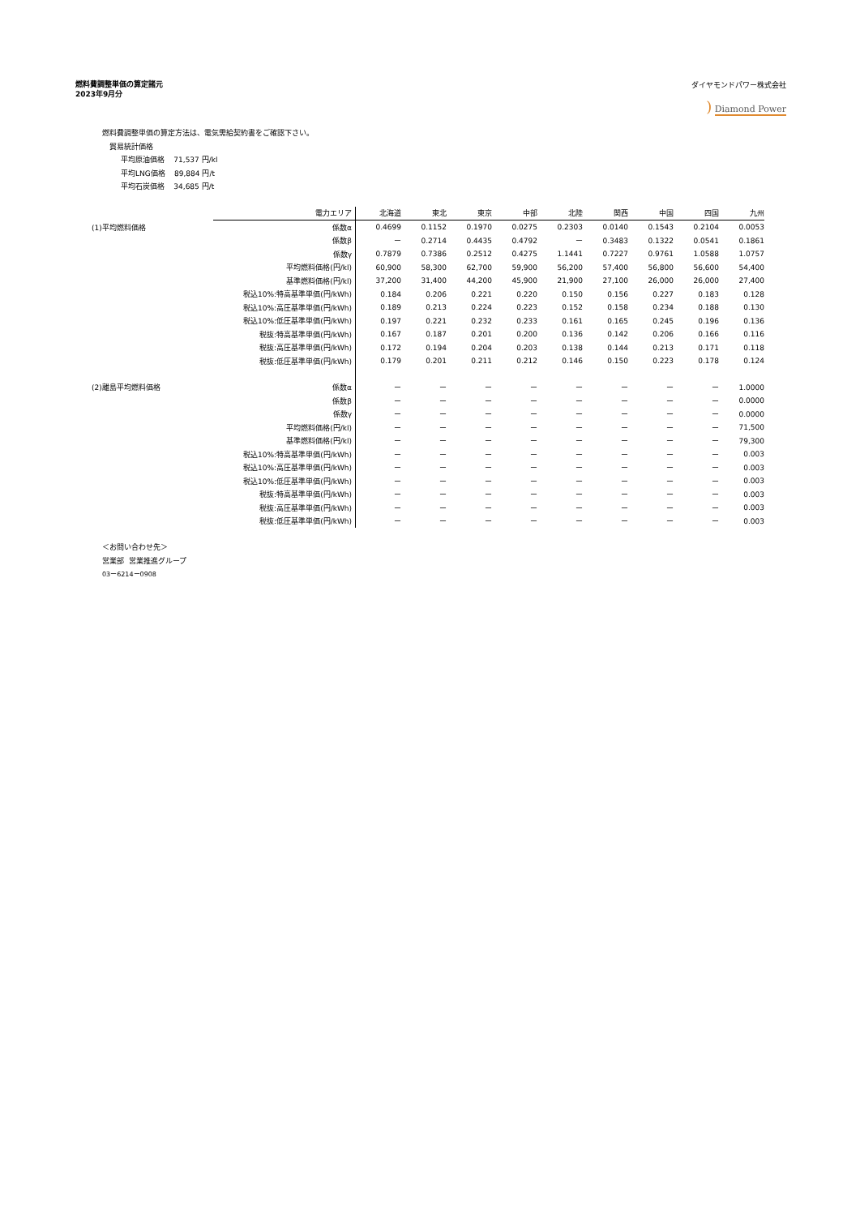燃料費調整単価の算定諸元
2023年9月分
ダイヤモンドパワー株式会社
) Diamond Power
燃料費調整単価の算定方法は、電気需給契約書をご確認下さい。
貿易統計価格
平均原油価格 71,537 円/kl
平均LNG価格 89,884 円/t
平均石炭価格 34,685 円/t
| | 電力エリア | 北海道 | 東北 | 東京 | 中部 | 北陸 | 関西 | 中国 | 四国 | 九州 |
| --- | --- | --- | --- | --- | --- | --- | --- | --- | --- | --- |
| (1)平均燃料価格 | 係数α | 0.4699 | 0.1152 | 0.1970 | 0.0275 | 0.2303 | 0.0140 | 0.1543 | 0.2104 | 0.0053 |
| | 係数β | ー | 0.2714 | 0.4435 | 0.4792 | ー | 0.3483 | 0.1322 | 0.0541 | 0.1861 |
| | 係数γ | 0.7879 | 0.7386 | 0.2512 | 0.4275 | 1.1441 | 0.7227 | 0.9761 | 1.0588 | 1.0757 |
| | 平均燃料価格(円/kl) | 60,900 | 58,300 | 62,700 | 59,900 | 56,200 | 57,400 | 56,800 | 56,600 | 54,400 |
| | 基準燃料価格(円/kl) | 37,200 | 31,400 | 44,200 | 45,900 | 21,900 | 27,100 | 26,000 | 26,000 | 27,400 |
| | 税込10%:特高基準単価(円/kWh) | 0.184 | 0.206 | 0.221 | 0.220 | 0.150 | 0.156 | 0.227 | 0.183 | 0.128 |
| | 税込10%:高圧基準単価(円/kWh) | 0.189 | 0.213 | 0.224 | 0.223 | 0.152 | 0.158 | 0.234 | 0.188 | 0.130 |
| | 税込10%:低圧基準単価(円/kWh) | 0.197 | 0.221 | 0.232 | 0.233 | 0.161 | 0.165 | 0.245 | 0.196 | 0.136 |
| | 税抜:特高基準単価(円/kWh) | 0.167 | 0.187 | 0.201 | 0.200 | 0.136 | 0.142 | 0.206 | 0.166 | 0.116 |
| | 税抜:高圧基準単価(円/kWh) | 0.172 | 0.194 | 0.204 | 0.203 | 0.138 | 0.144 | 0.213 | 0.171 | 0.118 |
| | 税抜:低圧基準単価(円/kWh) | 0.179 | 0.201 | 0.211 | 0.212 | 0.146 | 0.150 | 0.223 | 0.178 | 0.124 |
| (2)離島平均燃料価格 | 係数α | ー | ー | ー | ー | ー | ー | ー | ー | 1.0000 |
| | 係数β | ー | ー | ー | ー | ー | ー | ー | ー | 0.0000 |
| | 係数γ | ー | ー | ー | ー | ー | ー | ー | ー | 0.0000 |
| | 平均燃料価格(円/kl) | ー | ー | ー | ー | ー | ー | ー | ー | 71,500 |
| | 基準燃料価格(円/kl) | ー | ー | ー | ー | ー | ー | ー | ー | 79,300 |
| | 税込10%:特高基準単価(円/kWh) | ー | ー | ー | ー | ー | ー | ー | ー | 0.003 |
| | 税込10%:高圧基準単価(円/kWh) | ー | ー | ー | ー | ー | ー | ー | ー | 0.003 |
| | 税込10%:低圧基準単価(円/kWh) | ー | ー | ー | ー | ー | ー | ー | ー | 0.003 |
| | 税抜:特高基準単価(円/kWh) | ー | ー | ー | ー | ー | ー | ー | ー | 0.003 |
| | 税抜:高圧基準単価(円/kWh) | ー | ー | ー | ー | ー | ー | ー | ー | 0.003 |
| | 税抜:低圧基準単価(円/kWh) | ー | ー | ー | ー | ー | ー | ー | ー | 0.003 |
＜お問い合わせ先＞
営業部 営業推進グループ
03ー6214ー0908